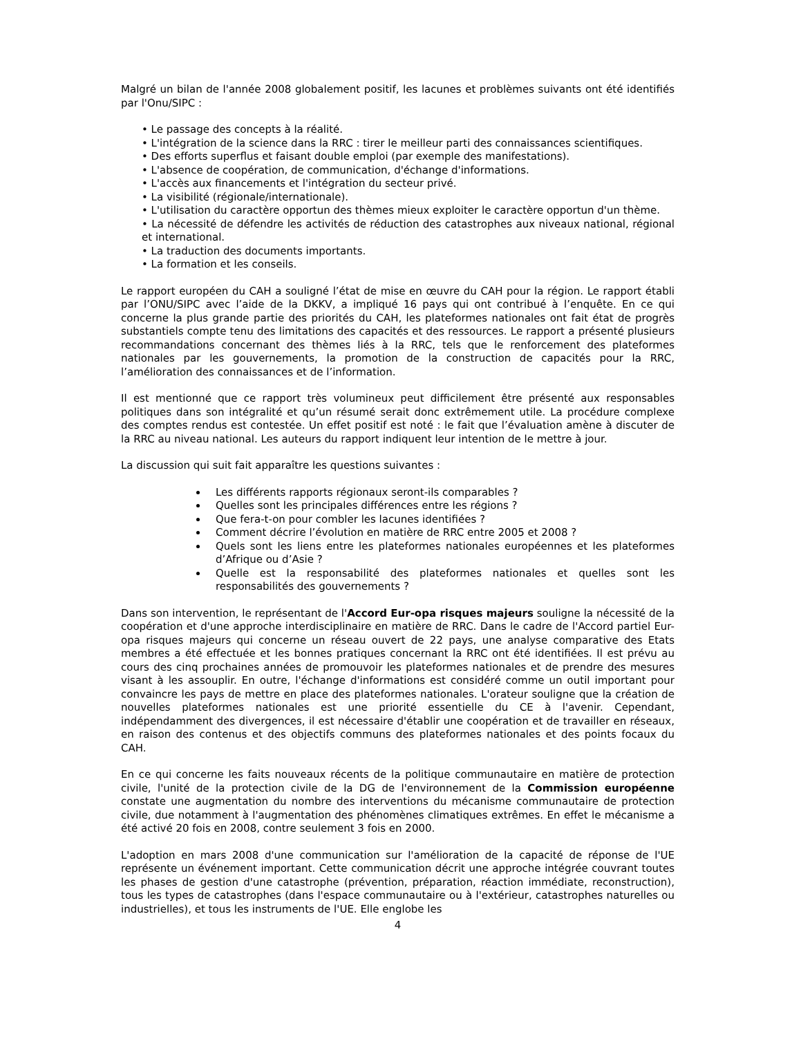Malgré un bilan de l'année 2008 globalement positif, les lacunes et problèmes suivants ont été identifiés par l'Onu/SIPC :
• Le passage des concepts à la réalité.
• L'intégration de la science dans la RRC : tirer le meilleur parti des connaissances scientifiques.
• Des efforts superflus et faisant double emploi (par exemple des manifestations).
• L'absence de coopération, de communication, d'échange d'informations.
• L'accès aux financements et l'intégration du secteur privé.
• La visibilité (régionale/internationale).
• L'utilisation du caractère opportun des thèmes mieux exploiter le caractère opportun d'un thème.
• La nécessité de défendre les activités de réduction des catastrophes aux niveaux national, régional et international.
• La traduction des documents importants.
• La formation et les conseils.
Le rapport européen du CAH a souligné l’état de mise en œuvre du CAH pour la région. Le rapport établi par l’ONU/SIPC avec l’aide de la DKKV, a impliqué 16 pays qui ont contribué à l’enquête. En ce qui concerne la plus grande partie des priorités du CAH, les plateformes nationales ont fait état de progrès substantiels compte tenu des limitations des capacités et des ressources. Le rapport a présenté plusieurs recommandations concernant des thèmes liés à la RRC, tels que le renforcement des plateformes nationales par les gouvernements, la promotion de la construction de capacités pour la RRC, l’amélioration des connaissances et de l’information.
Il est mentionné que ce rapport très volumineux peut difficilement être présenté aux responsables politiques dans son intégralité et qu’un résumé serait donc extrêmement utile. La procédure complexe des comptes rendus est contestée. Un effet positif est noté : le fait que l’évaluation amène à discuter de la RRC au niveau national. Les auteurs du rapport indiquent leur intention de le mettre à jour.
La discussion qui suit fait apparaître les questions suivantes :
Les différents rapports régionaux seront-ils comparables ?
Quelles sont les principales différences entre les régions ?
Que fera-t-on pour combler les lacunes identifiées ?
Comment décrire l’évolution en matière de RRC entre 2005 et 2008 ?
Quels sont les liens entre les plateformes nationales européennes et les plateformes d’Afrique ou d’Asie ?
Quelle est la responsabilité des plateformes nationales et quelles sont les responsabilités des gouvernements ?
Dans son intervention, le représentant de l'Accord Eur-opa risques majeurs souligne la nécessité de la coopération et d'une approche interdisciplinaire en matière de RRC. Dans le cadre de l'Accord partiel Eur-opa risques majeurs qui concerne un réseau ouvert de 22 pays, une analyse comparative des Etats membres a été effectuée et les bonnes pratiques concernant la RRC ont été identifiées. Il est prévu au cours des cinq prochaines années de promouvoir les plateformes nationales et de prendre des mesures visant à les assouplir. En outre, l'échange d'informations est considéré comme un outil important pour convaincre les pays de mettre en place des plateformes nationales. L'orateur souligne que la création de nouvelles plateformes nationales est une priorité essentielle du CE à l'avenir. Cependant, indépendamment des divergences, il est nécessaire d'établir une coopération et de travailler en réseaux, en raison des contenus et des objectifs communs des plateformes nationales et des points focaux du CAH.
En ce qui concerne les faits nouveaux récents de la politique communautaire en matière de protection civile, l'unité de la protection civile de la DG de l'environnement de la Commission européenne constate une augmentation du nombre des interventions du mécanisme communautaire de protection civile, due notamment à l'augmentation des phénomènes climatiques extrêmes. En effet le mécanisme a été activé 20 fois en 2008, contre seulement 3 fois en 2000.
L'adoption en mars 2008 d'une communication sur l'amélioration de la capacité de réponse de l'UE représente un événement important. Cette communication décrit une approche intégrée couvrant toutes les phases de gestion d'une catastrophe (prévention, préparation, réaction immédiate, reconstruction), tous les types de catastrophes (dans l'espace communautaire ou à l'extérieur, catastrophes naturelles ou industrielles), et tous les instruments de l'UE. Elle englobe les
4